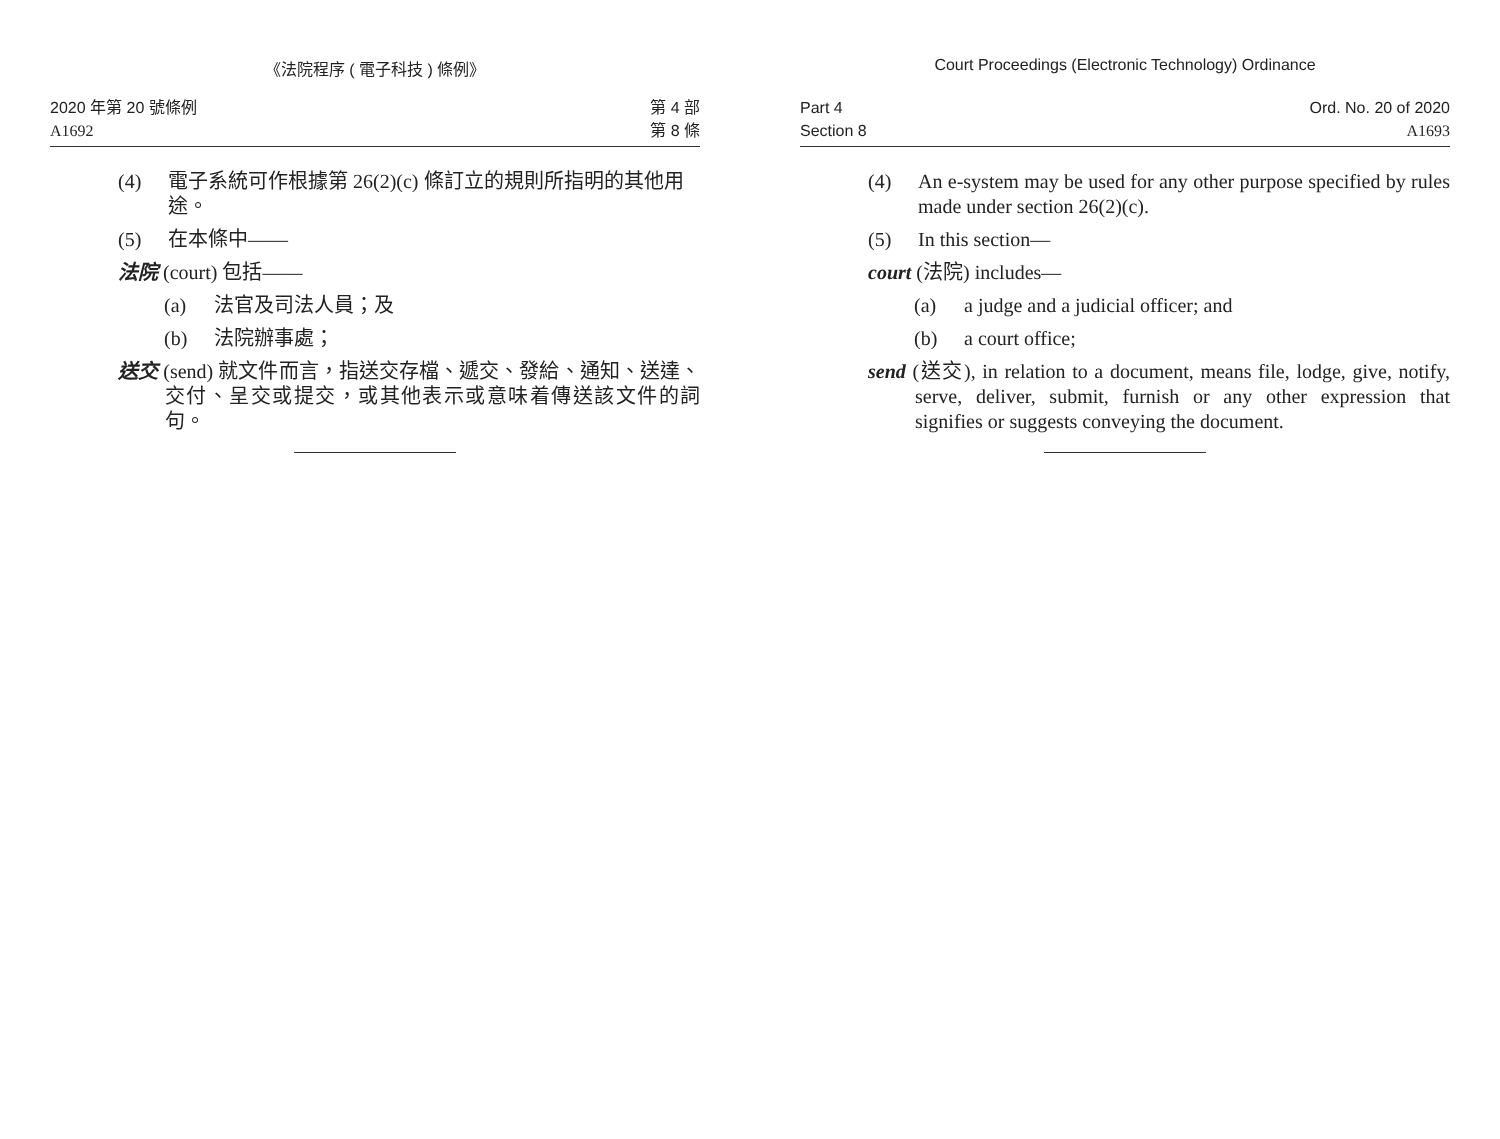《法院程序 ( 電子科技 ) 條例》
2020 年第 20 號條例
A1692
第 4 部
第 8 條
(4) 電子系統可作根據第 26(2)(c) 條訂立的規則所指明的其他用途。
(5) 在本條中——
法院 (court) 包括——
(a) 法官及司法人員；及
(b) 法院辦事處；
送交 (send) 就文件而言，指送交存檔、遞交、發給、通知、送達、交付、呈交或提交，或其他表示或意味着傳送該文件的詞句。
Court Proceedings (Electronic Technology) Ordinance
Part 4
Section 8
Ord. No. 20 of 2020
A1693
(4) An e-system may be used for any other purpose specified by rules made under section 26(2)(c).
(5) In this section—
court (法院) includes—
(a) a judge and a judicial officer; and
(b) a court office;
send (送交), in relation to a document, means file, lodge, give, notify, serve, deliver, submit, furnish or any other expression that signifies or suggests conveying the document.